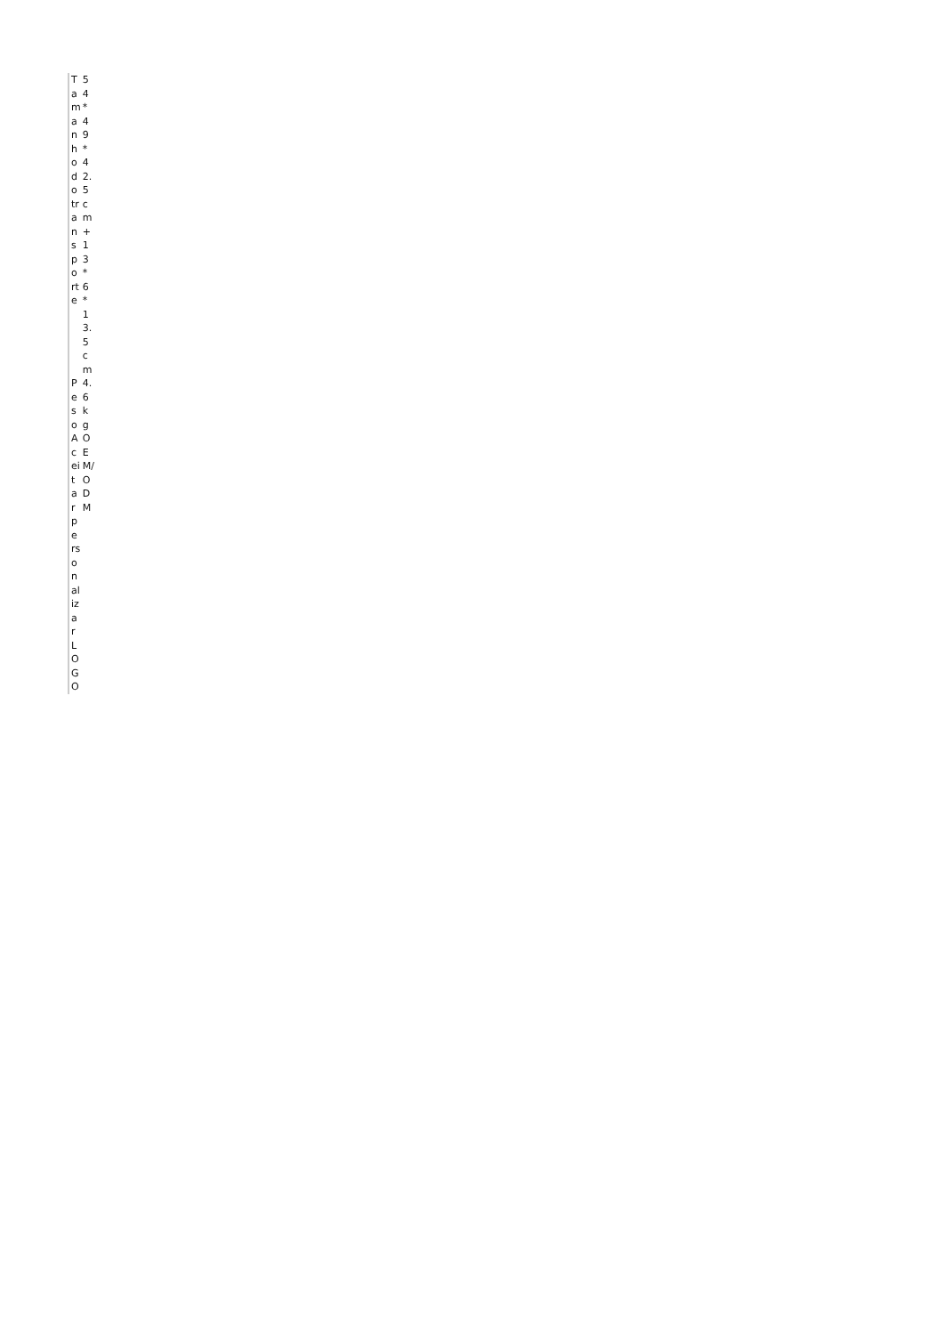| Tamanho do transporte | 54*49*42.5cm+13*6*13.5cm |
| Peso | 4.6kg |
| Aceitar personalizar LOGO | OEM/ODM |